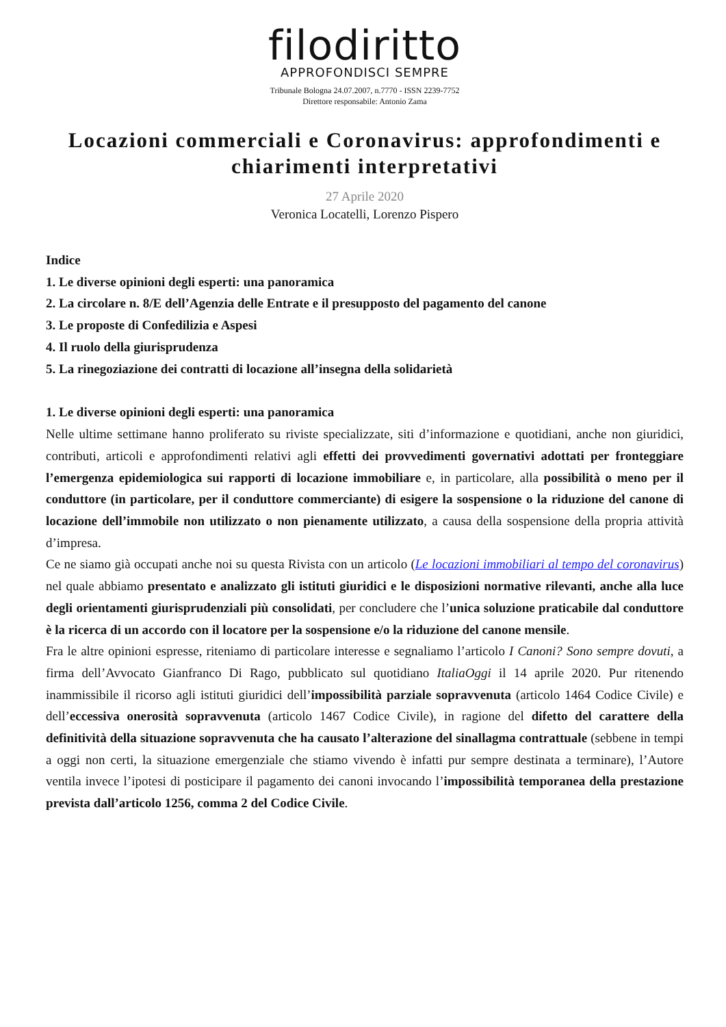filodiritto
APPROFONDISCI SEMPRE
Tribunale Bologna 24.07.2007, n.7770 - ISSN 2239-7752
Direttore responsabile: Antonio Zama
Locazioni commerciali e Coronavirus: approfondimenti e chiarimenti interpretativi
27 Aprile 2020
Veronica Locatelli, Lorenzo Pispero
Indice
1. Le diverse opinioni degli esperti: una panoramica
2. La circolare n. 8/E dell’Agenzia delle Entrate e il presupposto del pagamento del canone
3. Le proposte di Confedilizia e Aspesi
4. Il ruolo della giurisprudenza
5. La rinegoziazione dei contratti di locazione all’insegna della solidarietà
1. Le diverse opinioni degli esperti: una panoramica
Nelle ultime settimane hanno proliferato su riviste specializzate, siti d’informazione e quotidiani, anche non giuridici, contributi, articoli e approfondimenti relativi agli effetti dei provvedimenti governativi adottati per fronteggiare l’emergenza epidemiologica sui rapporti di locazione immobiliare e, in particolare, alla possibilità o meno per il conduttore (in particolare, per il conduttore commerciante) di esigere la sospensione o la riduzione del canone di locazione dell’immobile non utilizzato o non pienamente utilizzato, a causa della sospensione della propria attività d’impresa.
Ce ne siamo già occupati anche noi su questa Rivista con un articolo (Le locazioni immobiliari al tempo del coronavirus) nel quale abbiamo presentato e analizzato gli istituti giuridici e le disposizioni normative rilevanti, anche alla luce degli orientamenti giurisprudenziali più consolidati, per concludere che l’unica soluzione praticabile dal conduttore è la ricerca di un accordo con il locatore per la sospensione e/o la riduzione del canone mensile.
Fra le altre opinioni espresse, riteniamo di particolare interesse e segnaliamo l’articolo I Canoni? Sono sempre dovuti, a firma dell’Avvocato Gianfranco Di Rago, pubblicato sul quotidiano ItaliaOggi il 14 aprile 2020. Pur ritenendo inammissibile il ricorso agli istituti giuridici dell’impossibilità parziale sopravvenuta (articolo 1464 Codice Civile) e dell’eccessiva onerosità sopravvenuta (articolo 1467 Codice Civile), in ragione del difetto del carattere della definitività della situazione sopravvenuta che ha causato l’alterazione del sinallagma contrattuale (sebbene in tempi a oggi non certi, la situazione emergenziale che stiamo vivendo è infatti pur sempre destinata a terminare), l’Autore ventila invece l’ipotesi di posticipare il pagamento dei canoni invocando l’impossibilità temporanea della prestazione prevista dall’articolo 1256, comma 2 del Codice Civile.